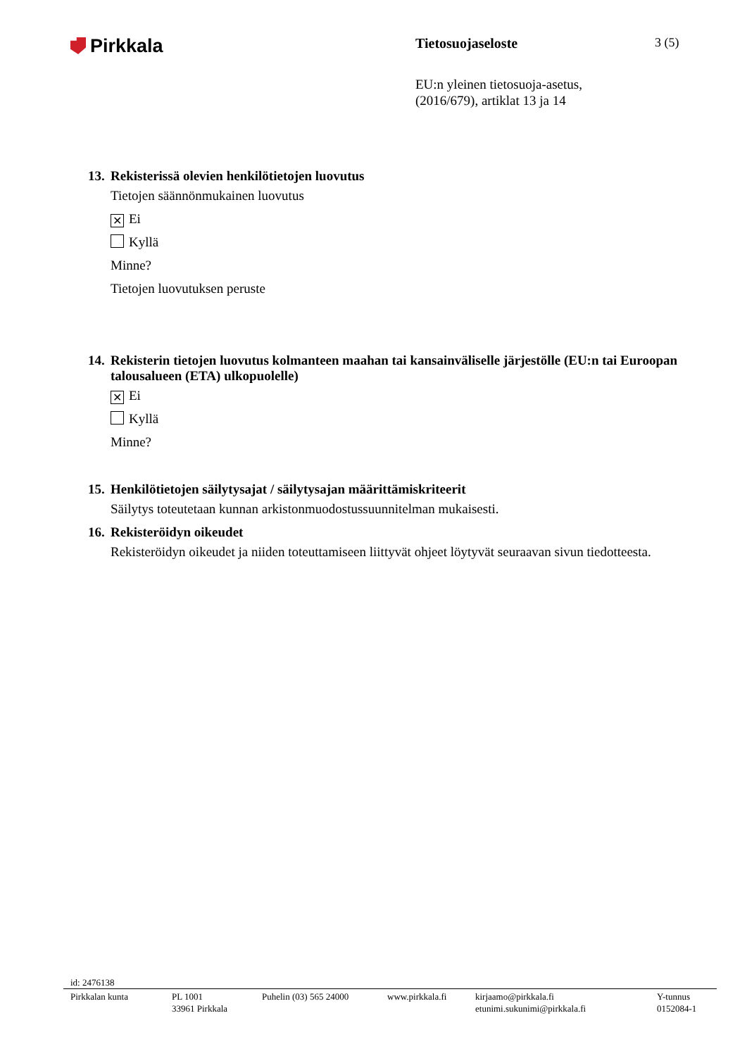Pirkkala
Tietosuojaseloste 3 (5)
EU:n yleinen tietosuoja-asetus,
(2016/679), artiklat 13 ja 14
13. Rekisterissä olevien henkilötietojen luovutus
Tietojen säännönmukainen luovutus
✕ Ei
Kyllä
Minne?
Tietojen luovutuksen peruste
14. Rekisterin tietojen luovutus kolmanteen maahan tai kansainväliselle järjestölle (EU:n tai Euroopan talousalueen (ETA) ulkopuolelle)
✕ Ei
Kyllä
Minne?
15. Henkilötietojen säilytysajat / säilytysajan määrittämiskriteerit
Säilytys toteutetaan kunnan arkistonmuodostussuunnitelman mukaisesti.
16. Rekisteröidyn oikeudet
Rekisteröidyn oikeudet ja niiden toteuttamiseen liittyvät ohjeet löytyvät seuraavan sivun tiedotteesta.
id: 2476138
Pirkkalan kunta PL 1001
33961 Pirkkala
Puhelin (03) 565 24000
www.pirkkala.fi
kirjaamo@pirkkala.fi
etunimi.sukunimi@pirkkala.fi
Y-tunnus
0152084-1